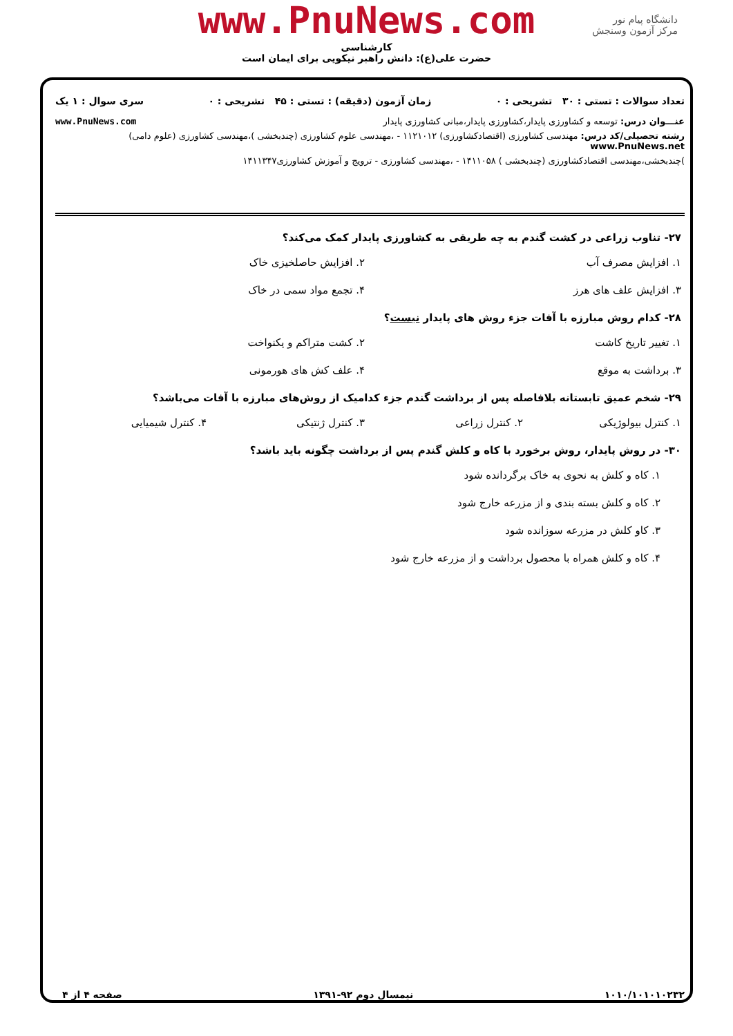دانشگاه پیام نور
مرکز آزمون وسنجش
www.PnuNews.com
کارشناسی
حضرت علی(ع): دانش راهبر نیکویی برای ایمان است
تعداد سوالات : تستی : ۳۰ تشریحی : ۰ زمان آزمون (دقیقه) : تستی : ۴۵ تشریحی : ۰ سری سوال : ۱ یک
عنـــوان درس: توسعه و کشاورزی پایدار،کشاورزی پایدار،مبانی کشاورزی پایدار www.PnuNews.com
رشته تحصیلی/کد درس: مهندسی کشاورزی (اقتصادکشاورزی) ۱۱۲۱۰۱۲ - ،مهندسی علوم کشاورزی (چندبخشی )،مهندسی کشاورزی (علوم دامی) www.PnuNews.net
)چندبخشی،مهندسی اقتصادکشاورزی (چندبخشی ) ۱۴۱۱۰۵۸ - ،مهندسی کشاورزی - ترویج و آموزش کشاورزی۱۴۱۱۳۴۷
۲۷- تناوب زراعی در کشت گندم به چه طریقی به کشاورزی پایدار کمک می‌کند؟
۱. افزایش مصرف آب ۲. افزایش حاصلخیزی خاک
۳. افزایش علف های هرز ۴. تجمع مواد سمی در خاک
۲۸- کدام روش مبارزه با آفات جزء روش های پایدار نیست؟
۱. تغییر تاریخ کاشت ۲. کشت متراکم و یکنواخت
۳. برداشت به موقع ۴. علف کش های هورمونی
۲۹- شخم عمیق تابستانه بلافاصله پس از برداشت گندم جزء کدامیک از روش‌های مبارزه با آفات می‌باشد؟
۱. کنترل بیولوژیکی ۲. کنترل زراعی ۳. کنترل ژنتیکی ۴. کنترل شیمیایی
۳۰- در روش پایدار، روش برخورد با کاه و کلش گندم پس از برداشت چگونه باید باشد؟
۱. کاه و کلش به نحوی به خاک برگردانده شود
۲. کاه و کلش بسته بندی و از مزرعه خارج شود
۳. کاو کلش در مزرعه سوزانده شود
۴. کاه و کلش همراه با محصول برداشت و از مزرعه خارج شود
۱۰۱۰/۱۰۱۰۱۰۲۳۲ نیمسال دوم ۹۲-۱۳۹۱ صفحه ۴ از ۴